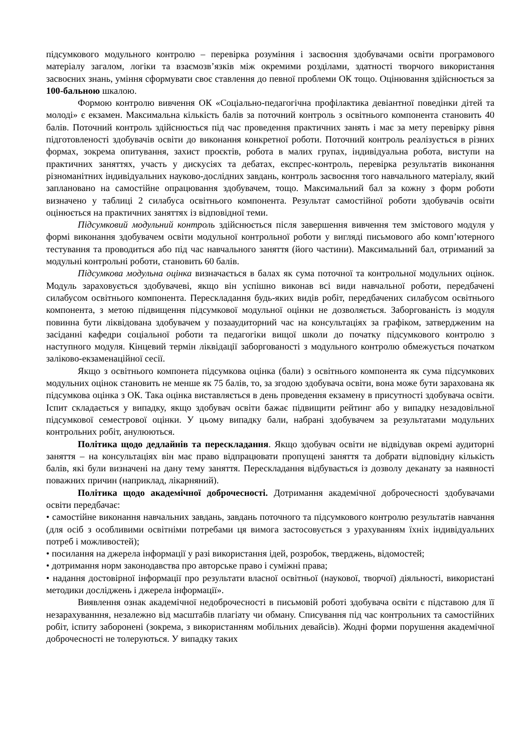підсумкового модульного контролю – перевірка розуміння і засвоєння здобувачами освіти програмового матеріалу загалом, логіки та взаємозв’язків між окремими розділами, здатності творчого використання засвоєних знань, уміння сформувати своє ставлення до певної проблеми ОК тощо. Оцінювання здійснюється за 100-бальною шкалою.
Формою контролю вивчення ОК «Соціально-педагогічна профілактика девіантної поведінки дітей та молоді» є екзамен. Максимальна кількість балів за поточний контроль з освітнього компонента становить 40 балів. Поточний контроль здійснюється під час проведення практичних занять і має за мету перевірку рівня підготовленості здобувачів освіти до виконання конкретної роботи. Поточний контроль реалізується в різних формах, зокрема опитування, захист проєктів, робота в малих групах, індивідуальна робота, виступи на практичних заняттях, участь у дискусіях та дебатах, експрес-контроль, перевірка результатів виконання різноманітних індивідуальних науково-дослідних завдань, контроль засвоєння того навчального матеріалу, який заплановано на самостійне опрацювання здобувачем, тощо. Максимальний бал за кожну з форм роботи визначено у таблиці 2 силабуса освітнього компонента. Результат самостійної роботи здобувачів освіти оцінюється на практичних заняттях із відповідної теми.
Підсумковий модульний контроль здійснюється після завершення вивчення тем змістового модуля у формі виконання здобувачем освіти модульної контрольної роботи у вигляді письмового або комп’ютерного тестування та проводиться або під час навчального заняття (його частини). Максимальний бал, отриманий за модульні контрольні роботи, становить 60 балів.
Підсумкова модульна оцінка визначається в балах як сума поточної та контрольної модульних оцінок. Модуль зараховується здобувачеві, якщо він успішно виконав всі види навчальної роботи, передбачені силабусом освітнього компонента. Перескладання будь-яких видів робіт, передбачених силабусом освітнього компонента, з метою підвищення підсумкової модульної оцінки не дозволяється. Заборгованість із модуля повинна бути ліквідована здобувачем у позааудиторний час на консультаціях за графіком, затвердженим на засіданні кафедри соціальної роботи та педагогіки вищої школи до початку підсумкового контролю з наступного модуля. Кінцевий термін ліквідації заборгованості з модульного контролю обмежується початком заліково-екзаменаційної сесії.
Якщо з освітнього компонета підсумкова оцінка (бали) з освітнього компонента як сума підсумкових модульних оцінок становить не менше як 75 балів, то, за згодою здобувача освіти, вона може бути зарахована як підсумкова оцінка з ОК. Така оцінка виставляється в день проведення екзамену в присутності здобувача освіти. Іспит складається у випадку, якщо здобувач освіти бажає підвищити рейтинг або у випадку незадовільної підсумкової семестрової оцінки. У цьому випадку бали, набрані здобувачем за результатами модульних контрольних робіт, анулюються.
Політика щодо дедлайнів та перескладання. Якщо здобувач освіти не відвідував окремі аудиторні заняття – на консультаціях він має право відпрацювати пропущені заняття та добрати відповідну кількість балів, які були визначені на дану тему заняття. Перескладання відбувається із дозволу деканату за наявності поважних причин (наприклад, лікарняний).
Політика щодо академічної доброчесності. Дотримання академічної доброчесності здобувачами освіти передбачає:
• самостійне виконання навчальних завдань, завдань поточного та підсумкового контролю результатів навчання (для осіб з особливими освітніми потребами ця вимога застосовується з урахуванням їхніх індивідуальних потреб і можливостей);
• посилання на джерела інформації у разі використання ідей, розробок, тверджень, відомостей;
• дотримання норм законодавства про авторське право і суміжні права;
• надання достовірної інформації про результати власної освітньої (наукової, творчої) діяльності, використані методики досліджень і джерела інформації».
Виявлення ознак академічної недоброчесності в письмовій роботі здобувача освіти є підставою для її незарахуванння, незалежно від масштабів плагіату чи обману. Списування під час контрольних та самостійних робіт, іспиту заборонені (зокрема, з використанням мобільних девайсів). Жодні форми порушення академічної доброчесності не толеруються. У випадку таких